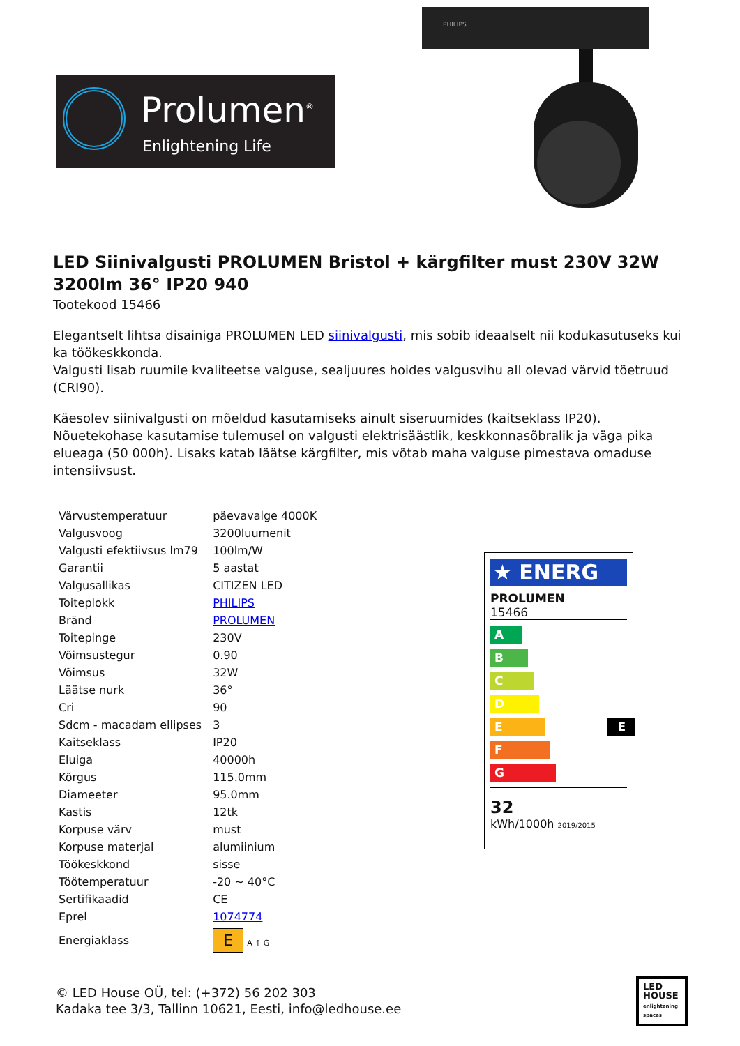Prolumen<sup>®</sup>
Enlightening Life
PHILIPS
LED Siinivalgusti PROLUMEN Bristol + kärgfilter must 230V 32W 3200lm 36° IP20 940
Tootekood 15466
Elegantselt lihtsa disainiga PROLUMEN LED siinivalgusti, mis sobib ideaalselt nii kodukasutuseks kui ka töökeskkonda.
Valgusti lisab ruumile kvaliteetse valguse, sealjuures hoides valgusvihu all olevad värvid tõetruud (CRI90).
Käesolev siinivalgusti on mõeldud kasutamiseks ainult siseruumides (kaitseklass IP20). Nõuetekohase kasutamise tulemusel on valgusti elektrisäästlik, keskkonnasõbralik ja väga pika elueaga (50 000h). Lisaks katab läätse kärgfilter, mis võtab maha valguse pimestava omaduse intensiivsust.
| Värvustemperatuur | päevavalge 4000K |
| Valgusvoog | 3200luumenit |
| Valgusti efektiivsus lm79 | 100lm/W |
| Garantii | 5 aastat |
| Valgusallikas | CITIZEN LED |
| Toiteplokk | PHILIPS |
| Bränd | PROLUMEN |
| Toitepinge | 230V |
| Võimsustegur | 0.90 |
| Võimsus | 32W |
| Läätse nurk | 36° |
| Cri | 90 |
| Sdcm - macadam ellipses | 3 |
| Kaitseklass | IP20 |
| Eluiga | 40000h |
| Kõrgus | 115.0mm |
| Diameeter | 95.0mm |
| Kastis | 12tk |
| Korpuse värv | must |
| Korpuse materjal | alumiinium |
| Töökeskkond | sisse |
| Töötemperatuur | -20 ~ 40°C |
| Sertifikaadid | CE |
| Eprel | 1074774 |
| Energiaklass | E A ↑ G |
★ ENERG
PROLUMEN
15466
A
B
C
D
E E
F
G
32
kWh/1000h 2019/2015
© LED House OÜ, tel: (+372) 56 202 303
Kadaka tee 3/3, Tallinn 10621, Eesti, info@ledhouse.ee
LED
HOUSE
enlightening spaces